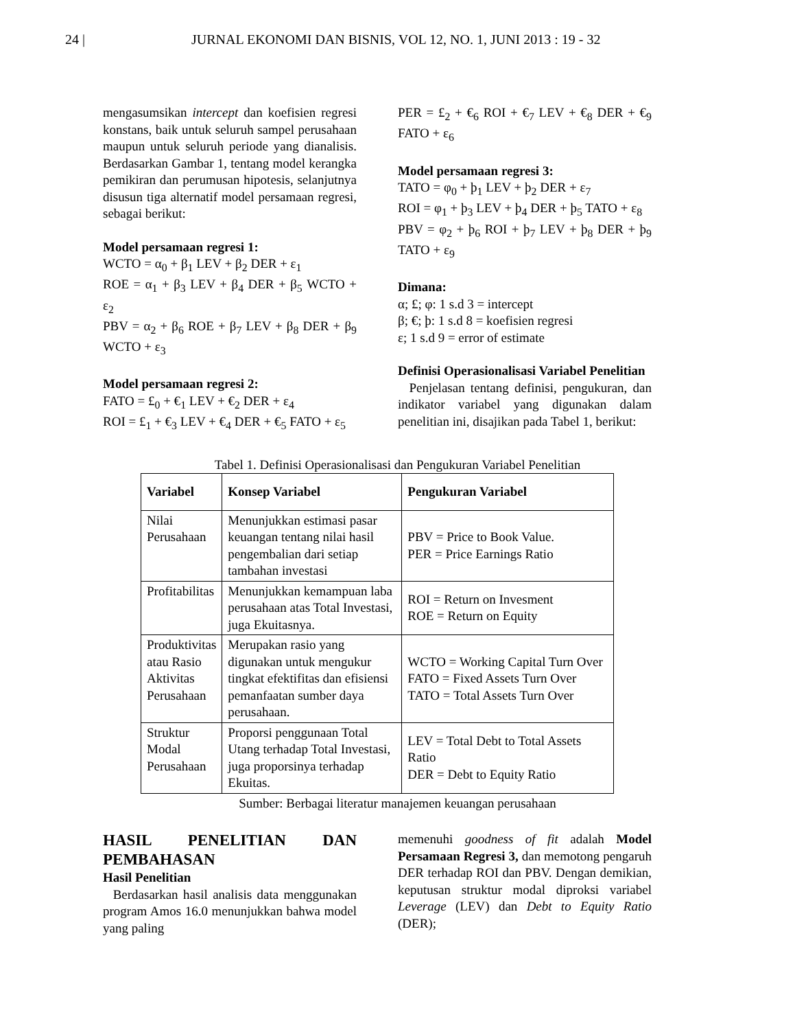24 | JURNAL EKONOMI DAN BISNIS, VOL 12, NO. 1, JUNI 2013 : 19 - 32
mengasumsikan intercept dan koefisien regresi konstans, baik untuk seluruh sampel perusahaan maupun untuk seluruh periode yang dianalisis. Berdasarkan Gambar 1, tentang model kerangka pemikiran dan perumusan hipotesis, selanjutnya disusun tiga alternatif model persamaan regresi, sebagai berikut:
Model persamaan regresi 1:
WCTO = α<sub>0</sub> + β<sub>1</sub> LEV + β<sub>2</sub> DER + ε<sub>1</sub>
ROE = α<sub>1</sub> + β<sub>3</sub> LEV + β<sub>4</sub> DER + β<sub>5</sub> WCTO + ε<sub>2</sub>
PBV = α<sub>2</sub> + β<sub>6</sub> ROE + β<sub>7</sub> LEV + β<sub>8</sub> DER + β<sub>9</sub> WCTO + ε<sub>3</sub>
Model persamaan regresi 2:
FATO = £<sub>0</sub> + €<sub>1</sub> LEV + €<sub>2</sub> DER + ε<sub>4</sub>
ROI = £<sub>1</sub> + €<sub>3</sub> LEV + €<sub>4</sub> DER + €<sub>5</sub> FATO + ε<sub>5</sub>
PER = £<sub>2</sub> + €<sub>6</sub> ROI + €<sub>7</sub> LEV + €<sub>8</sub> DER + €<sub>9</sub> FATO + ε<sub>6</sub>
Model persamaan regresi 3:
TATO = φ<sub>0</sub> + þ<sub>1</sub> LEV + þ<sub>2</sub> DER + ε<sub>7</sub>
ROI = φ<sub>1</sub> + þ<sub>3</sub> LEV + þ<sub>4</sub> DER + þ<sub>5</sub> TATO + ε<sub>8</sub>
PBV = φ<sub>2</sub> + þ<sub>6</sub> ROI + þ<sub>7</sub> LEV + þ<sub>8</sub> DER + þ<sub>9</sub> TATO + ε<sub>9</sub>
Dimana:
α; £; φ: 1 s.d 3 = intercept
β; €; þ: 1 s.d 8 = koefisien regresi
ε; 1 s.d 9 = error of estimate
Definisi Operasionalisasi Variabel Penelitian
Penjelasan tentang definisi, pengukuran, dan indikator variabel yang digunakan dalam penelitian ini, disajikan pada Tabel 1, berikut:
Tabel 1. Definisi Operasionalisasi dan Pengukuran Variabel Penelitian
| Variabel | Konsep Variabel | Pengukuran Variabel |
| --- | --- | --- |
| Nilai Perusahaan | Menunjukkan estimasi pasar keuangan tentang nilai hasil pengembalian dari setiap tambahan investasi | PBV = Price to Book Value. PER = Price Earnings Ratio |
| Profitabilitas | Menunjukkan kemampuan laba perusahaan atas Total Investasi, juga Ekuitasnya. | ROI = Return on Invesment ROE = Return on Equity |
| Produktivitas atau Rasio Aktivitas Perusahaan | Merupakan rasio yang digunakan untuk mengukur tingkat efektifitas dan efisiensi pemanfaatan sumber daya perusahaan. | WCTO = Working Capital Turn Over FATO = Fixed Assets Turn Over TATO = Total Assets Turn Over |
| Struktur Modal Perusahaan | Proporsi penggunaan Total Utang terhadap Total Investasi, juga proporsinya terhadap Ekuitas. | LEV = Total Debt to Total Assets Ratio DER = Debt to Equity Ratio |
Sumber: Berbagai literatur manajemen keuangan perusahaan
HASIL PENELITIAN DAN PEMBAHASAN
Hasil Penelitian
Berdasarkan hasil analisis data menggunakan program Amos 16.0 menunjukkan bahwa model yang paling
memenuhi goodness of fit adalah Model Persamaan Regresi 3, dan memotong pengaruh DER terhadap ROI dan PBV. Dengan demikian, keputusan struktur modal diproksi variabel Leverage (LEV) dan Debt to Equity Ratio (DER);